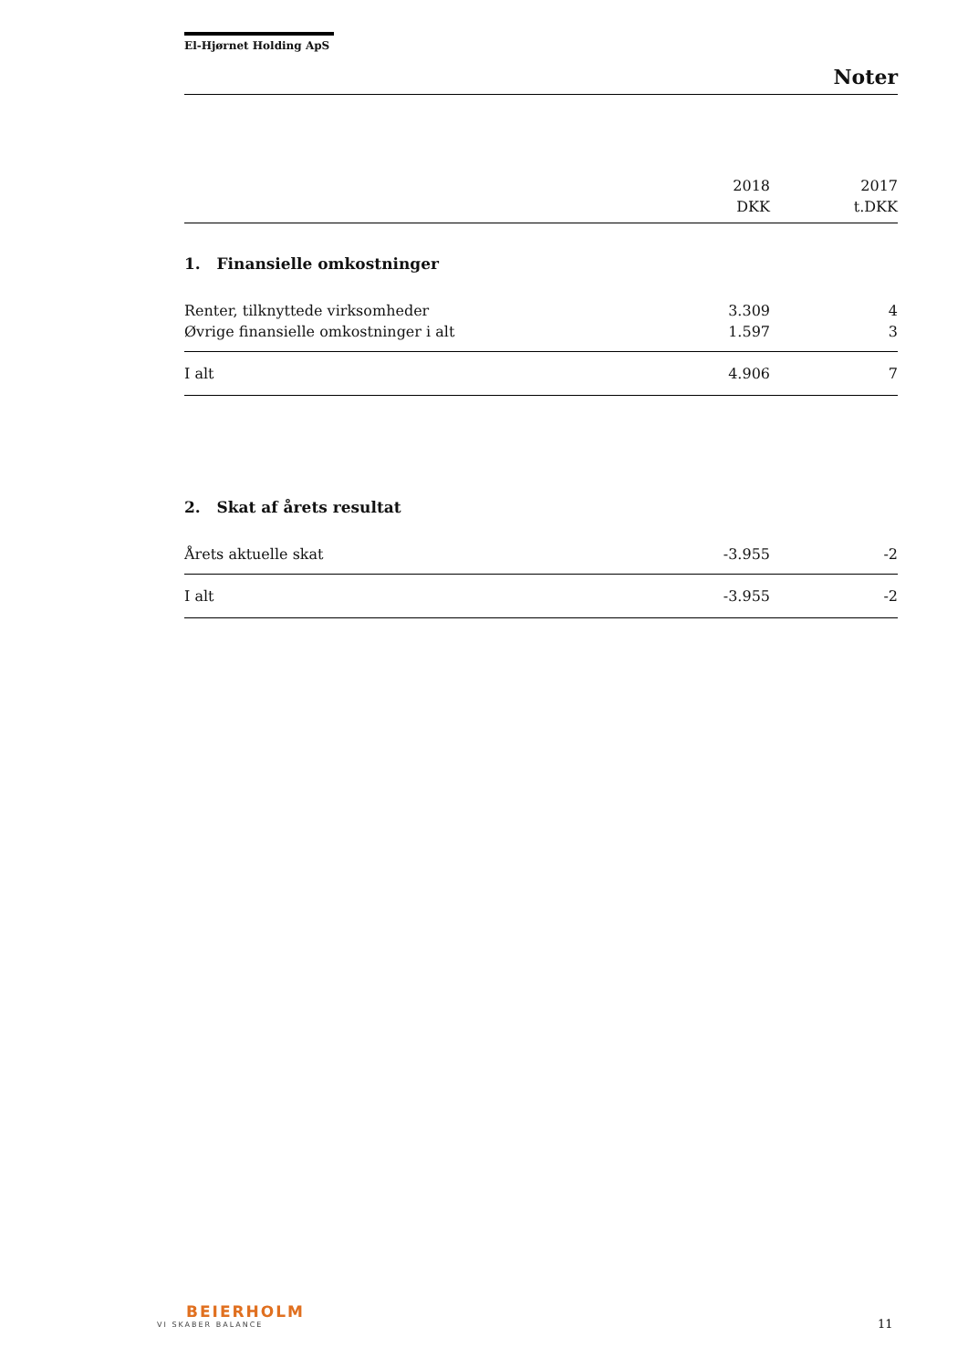El-Hjørnet Holding ApS
Noter
| | 2018 | 2017 |
| | DKK | t.DKK |
| 1. Finansielle omkostninger | | |
| Renter, tilknyttede virksomheder | 3.309 | 4 |
| Øvrige finansielle omkostninger i alt | 1.597 | 3 |
| I alt | 4.906 | 7 |
| 2. Skat af årets resultat | | |
| Årets aktuelle skat | -3.955 | -2 |
| I alt | -3.955 | -2 |
BEIERHOLM
VI SKABER BALANCE
11